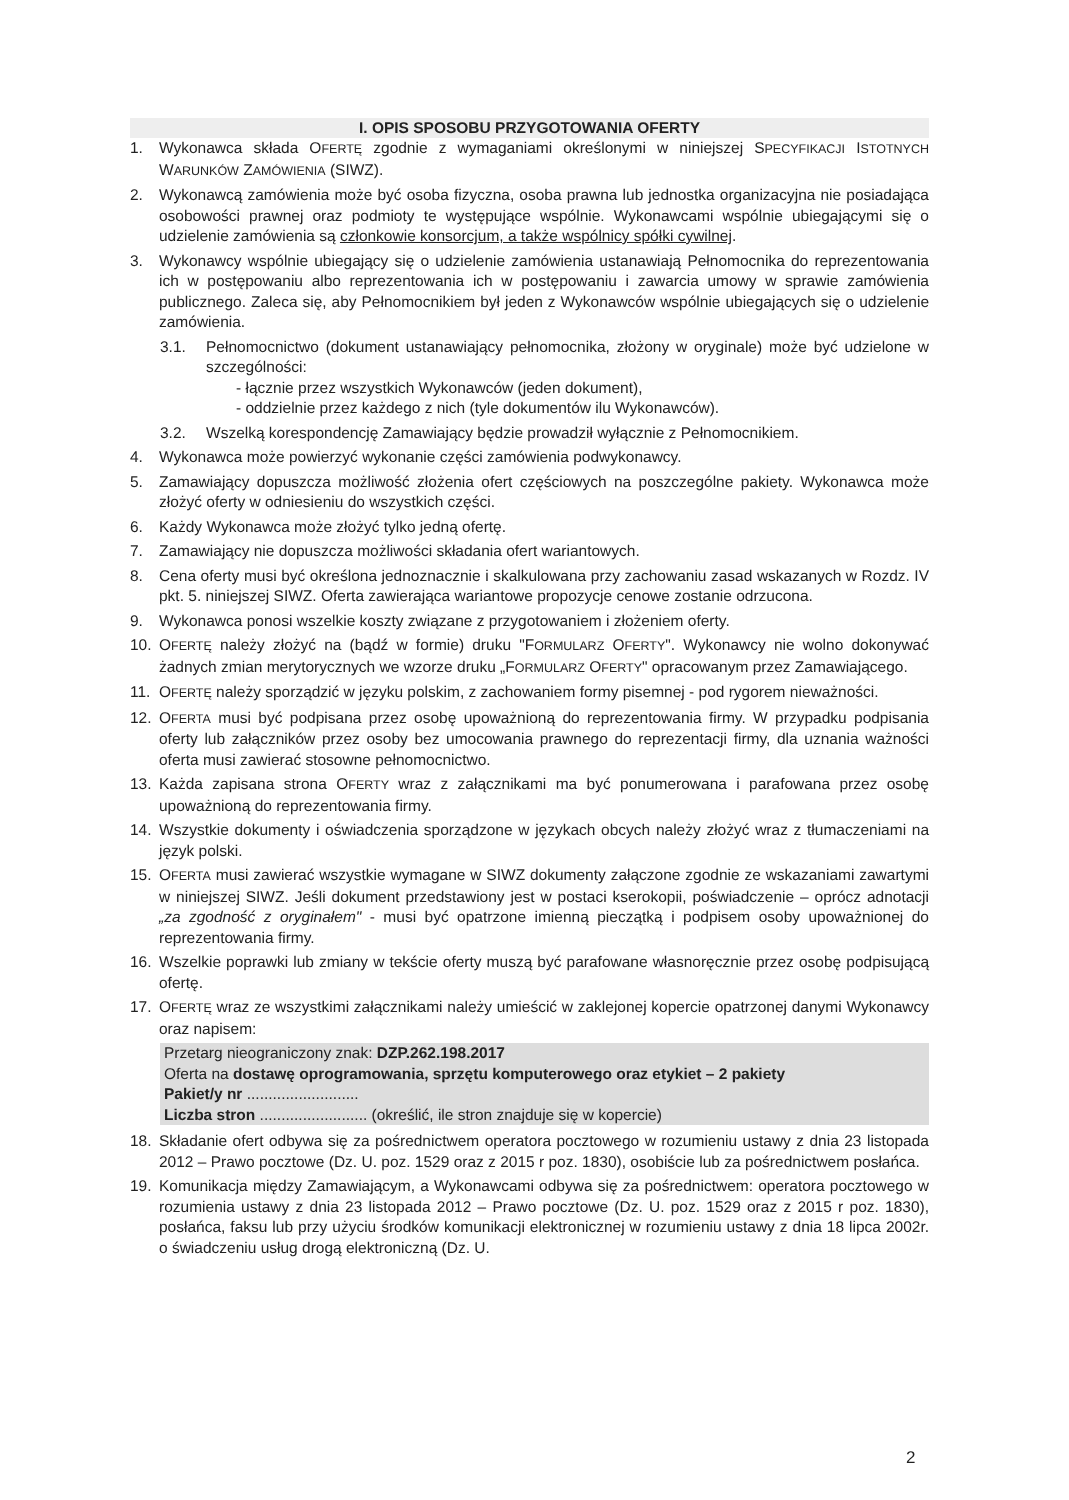I. OPIS SPOSOBU PRZYGOTOWANIA OFERTY
1. Wykonawca składa OFERTĘ zgodnie z wymaganiami określonymi w niniejszej SPECYFIKACJI ISTOTNYCH WARUNKÓW ZAMÓWIENIA (SIWZ).
2. Wykonawcą zamówienia może być osoba fizyczna, osoba prawna lub jednostka organizacyjna nie posiadająca osobowości prawnej oraz podmioty te występujące wspólnie. Wykonawcami wspólnie ubiegającymi się o udzielenie zamówienia są członkowie konsorcjum, a także wspólnicy spółki cywilnej.
3. Wykonawcy wspólnie ubiegający się o udzielenie zamówienia ustanawiają Pełnomocnika do reprezentowania ich w postępowaniu albo reprezentowania ich w postępowaniu i zawarcia umowy w sprawie zamówienia publicznego. Zaleca się, aby Pełnomocnikiem był jeden z Wykonawców wspólnie ubiegających się o udzielenie zamówienia.
3.1. Pełnomocnictwo (dokument ustanawiający pełnomocnika, złożony w oryginale) może być udzielone w szczególności:
- łącznie przez wszystkich Wykonawców (jeden dokument),
- oddzielnie przez każdego z nich (tyle dokumentów ilu Wykonawców).
3.2. Wszelką korespondencję Zamawiający będzie prowadził wyłącznie z Pełnomocnikiem.
4. Wykonawca może powierzyć wykonanie części zamówienia podwykonawcy.
5. Zamawiający dopuszcza możliwość złożenia ofert częściowych na poszczególne pakiety. Wykonawca może złożyć oferty w odniesieniu do wszystkich części.
6. Każdy Wykonawca może złożyć tylko jedną ofertę.
7. Zamawiający nie dopuszcza możliwości składania ofert wariantowych.
8. Cena oferty musi być określona jednoznacznie i skalkulowana przy zachowaniu zasad wskazanych w Rozdz. IV pkt. 5. niniejszej SIWZ. Oferta zawierająca wariantowe propozycje cenowe zostanie odrzucona.
9. Wykonawca ponosi wszelkie koszty związane z przygotowaniem i złożeniem oferty.
10. OFERTĘ należy złożyć na (bądź w formie) druku "FORMULARZ OFERTY". Wykonawcy nie wolno dokonywać żadnych zmian merytorycznych we wzorze druku „FORMULARZ OFERTY" opracowanym przez Zamawiającego.
11. OFERTĘ należy sporządzić w języku polskim, z zachowaniem formy pisemnej - pod rygorem nieważności.
12. OFERTA musi być podpisana przez osobę upoważnioną do reprezentowania firmy. W przypadku podpisania oferty lub załączników przez osoby bez umocowania prawnego do reprezentacji firmy, dla uznania ważności oferta musi zawierać stosowne pełnomocnictwo.
13. Każda zapisana strona OFERTY wraz z załącznikami ma być ponumerowana i parafowana przez osobę upoważnioną do reprezentowania firmy.
14. Wszystkie dokumenty i oświadczenia sporządzone w językach obcych należy złożyć wraz z tłumaczeniami na język polski.
15. OFERTA musi zawierać wszystkie wymagane w SIWZ dokumenty załączone zgodnie ze wskazaniami zawartymi w niniejszej SIWZ. Jeśli dokument przedstawiony jest w postaci kserokopii, poświadczenie – oprócz adnotacji „za zgodność z oryginałem" - musi być opatrzone imienną pieczątką i podpisem osoby upoważnionej do reprezentowania firmy.
16. Wszelkie poprawki lub zmiany w tekście oferty muszą być parafowane własnoręcznie przez osobę podpisującą ofertę.
17. OFERTĘ wraz ze wszystkimi załącznikami należy umieścić w zaklejonej kopercie opatrzonej danymi Wykonawcy oraz napisem:
Przetarg nieograniczony znak: DZP.262.198.2017
Oferta na dostawę oprogramowania, sprzętu komputerowego oraz etykiet – 2 pakiety
Pakiet/y nr ..........................
Liczba stron ......................... (określić, ile stron znajduje się w kopercie)
18. Składanie ofert odbywa się za pośrednictwem operatora pocztowego w rozumieniu ustawy z dnia 23 listopada 2012 – Prawo pocztowe (Dz. U. poz. 1529 oraz z 2015 r poz. 1830), osobiście lub za pośrednictwem posłańca.
19. Komunikacja między Zamawiającym, a Wykonawcami odbywa się za pośrednictwem: operatora pocztowego w rozumienia ustawy z dnia 23 listopada 2012 – Prawo pocztowe (Dz. U. poz. 1529 oraz z 2015 r poz. 1830), posłańca, faksu lub przy użyciu środków komunikacji elektronicznej w rozumieniu ustawy z dnia 18 lipca 2002r. o świadczeniu usług drogą elektroniczną (Dz. U.
2